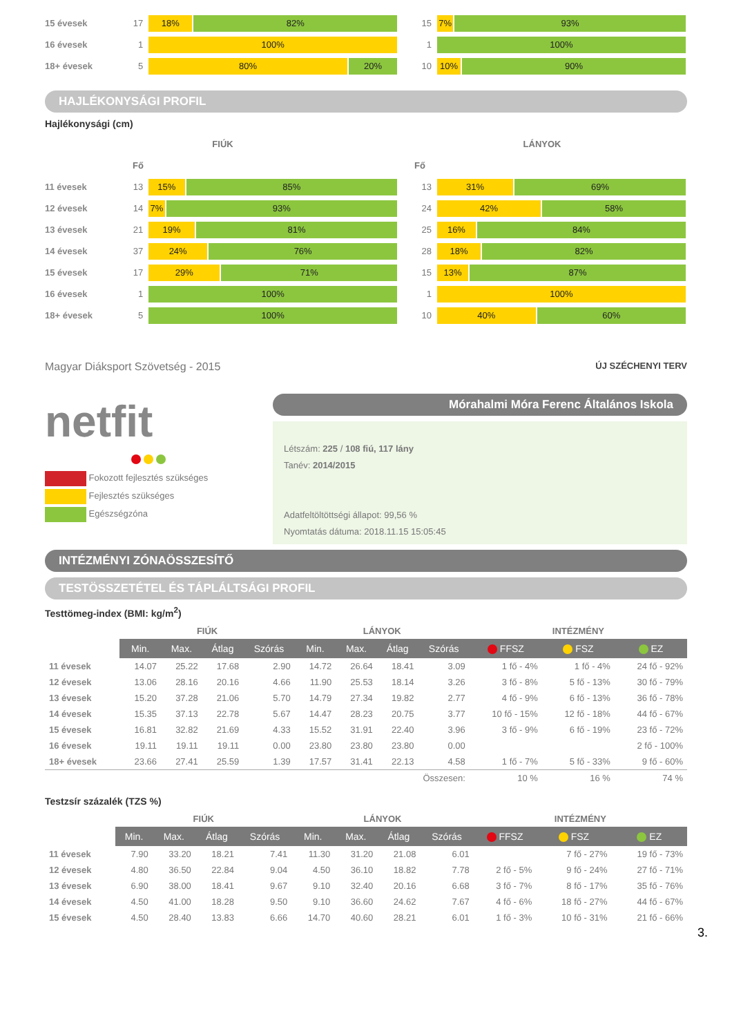15 évesek 17
18% 82%
15
7% 93%
16 évesek 1
100%
1
100%
18+ évesek 5
80% 20%
10
10% 90%
HAJLÉKONYSÁGI PROFIL
Hajlékonysági (cm)
FIÚK LÁNYOK
Fő Fő
11 évesek 13
15% 85%
13
31% 69%
12 évesek 14
7% 93%
24
42% 58%
13 évesek 21
19% 81%
25
16% 84%
14 évesek 37
24% 76%
28
18% 82%
15 évesek 17
29% 71%
15
13% 87%
16 évesek 1
100%
1
100%
18+ évesek 5
100%
10
40% 60%
Magyar Diáksport Szövetség - 2015 ÚJ SZÉCHENYI TERV
netfit
Fokozott fejlesztés szükséges
Fejlesztés szükséges
Egészségzóna
Mórahalmi Móra Ferenc Általános Iskola
Létszám: 225 / 108 fiú, 117 lány
Tanév: 2014/2015
Adatfeltöltöttségi állapot: 99,56 %
Nyomtatás dátuma: 2018.11.15 15:05:45
INTÉZMÉNYI ZÓNAÖSSZESÍTŐ
TESTÖSSZETÉTEL ÉS TÁPLÁLTSÁGI PROFIL
Testtömeg-index (BMI: kg/m<sup>2</sup>)
| | FIÚK | | | | LÁNYOK | | | | INTÉZMÉNY | | |
| | Min. | Max. | Átlag | Szórás | Min. | Max. | Átlag | Szórás | FFSZ | FSZ | EZ |
| 11 évesek | 14.07 | 25.22 | 17.68 | 2.90 | 14.72 | 26.64 | 18.41 | 3.09 | 1 fő - 4% | 1 fő - 4% | 24 fő - 92% |
| 12 évesek | 13.06 | 28.16 | 20.16 | 4.66 | 11.90 | 25.53 | 18.14 | 3.26 | 3 fő - 8% | 5 fő - 13% | 30 fő - 79% |
| 13 évesek | 15.20 | 37.28 | 21.06 | 5.70 | 14.79 | 27.34 | 19.82 | 2.77 | 4 fő - 9% | 6 fő - 13% | 36 fő - 78% |
| 14 évesek | 15.35 | 37.13 | 22.78 | 5.67 | 14.47 | 28.23 | 20.75 | 3.77 | 10 fő - 15% | 12 fő - 18% | 44 fő - 67% |
| 15 évesek | 16.81 | 32.82 | 21.69 | 4.33 | 15.52 | 31.91 | 22.40 | 3.96 | 3 fő - 9% | 6 fő - 19% | 23 fő - 72% |
| 16 évesek | 19.11 | 19.11 | 19.11 | 0.00 | 23.80 | 23.80 | 23.80 | 0.00 | | | 2 fő - 100% |
| 18+ évesek | 23.66 | 27.41 | 25.59 | 1.39 | 17.57 | 31.41 | 22.13 | 4.58 | 1 fő - 7% | 5 fő - 33% | 9 fő - 60% |
| Összesen: | | | | | | | | | 10 % | 16 % | 74 % |
Testzsír százalék (TZS %)
| | FIÚK | | | | LÁNYOK | | | | INTÉZMÉNY | | |
| | Min. | Max. | Átlag | Szórás | Min. | Max. | Átlag | Szórás | FFSZ | FSZ | EZ |
| 11 évesek | 7.90 | 33.20 | 18.21 | 7.41 | 11.30 | 31.20 | 21.08 | 6.01 | | 7 fő - 27% | 19 fő - 73% |
| 12 évesek | 4.80 | 36.50 | 22.84 | 9.04 | 4.50 | 36.10 | 18.82 | 7.78 | 2 fő - 5% | 9 fő - 24% | 27 fő - 71% |
| 13 évesek | 6.90 | 38.00 | 18.41 | 9.67 | 9.10 | 32.40 | 20.16 | 6.68 | 3 fő - 7% | 8 fő - 17% | 35 fő - 76% |
| 14 évesek | 4.50 | 41.00 | 18.28 | 9.50 | 9.10 | 36.60 | 24.62 | 7.67 | 4 fő - 6% | 18 fő - 27% | 44 fő - 67% |
| 15 évesek | 4.50 | 28.40 | 13.83 | 6.66 | 14.70 | 40.60 | 28.21 | 6.01 | 1 fő - 3% | 10 fő - 31% | 21 fő - 66% |
3.